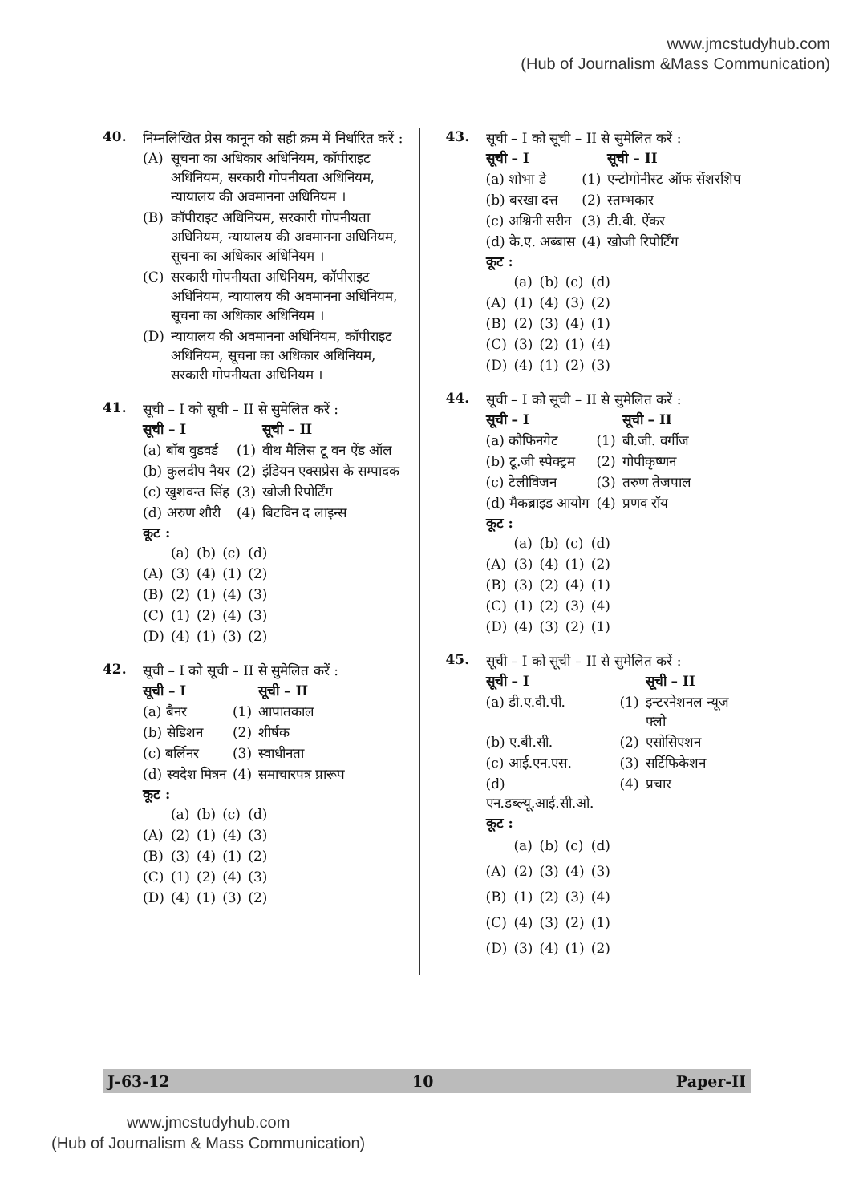www.jmcstudyhub.com
(Hub of Journalism &Mass Communication)
40.
निम्नलिखित प्रेस कानून को सही क्रम में निर्धारित करें :
| (A) | सूचना का अधिकार अधिनियम, कॉपीराइट अधिनियम, सरकारी गोपनीयता अधिनियम, न्यायालय की अवमानना अधिनियम । |
| (B) | कॉपीराइट अधिनियम, सरकारी गोपनीयता अधिनियम, न्यायालय की अवमानना अधिनियम, सूचना का अधिकार अधिनियम । |
| (C) | सरकारी गोपनीयता अधिनियम, कॉपीराइट अधिनियम, न्यायालय की अवमानना अधिनियम, सूचना का अधिकार अधिनियम । |
| (D) | न्यायालय की अवमानना अधिनियम, कॉपीराइट अधिनियम, सूचना का अधिकार अधिनियम, सरकारी गोपनीयता अधिनियम । |
41.
सूची – I को सूची – II से सुमेलित करें :
| सूची – I | | सूची – II |
| --- | --- | --- |
| (a) बॉब वुडवर्ड | (1) | वीथ मैलिस टू वन ऐंड ऑल |
| (b) कुलदीप नैयर | (2) | इंडियन एक्सप्रेस के सम्पादक |
| (c) खुशवन्त सिंह | (3) | खोजी रिपोर्टिंग |
| (d) अरुण शौरी | (4) | बिटविन द लाइन्स |
कूट :
| | (a) | (b) | (c) | (d) |
| (A) | (3) | (4) | (1) | (2) |
| (B) | (2) | (1) | (4) | (3) |
| (C) | (1) | (2) | (4) | (3) |
| (D) | (4) | (1) | (3) | (2) |
42.
सूची – I को सूची – II से सुमेलित करें :
| सूची – I | | सूची – II |
| --- | --- | --- |
| (a) बैनर | (1) | आपातकाल |
| (b) सेडिशन | (2) | शीर्षक |
| (c) बर्लिनर | (3) | स्वाधीनता |
| (d) स्वदेश मित्रन | (4) | समाचारपत्र प्रारूप |
कूट :
| | (a) | (b) | (c) | (d) |
| (A) | (2) | (1) | (4) | (3) |
| (B) | (3) | (4) | (1) | (2) |
| (C) | (1) | (2) | (4) | (3) |
| (D) | (4) | (1) | (3) | (2) |
43.
सूची – I को सूची – II से सुमेलित करें :
| सूची – I | | सूची – II |
| --- | --- | --- |
| (a) शोभा डे | (1) | एन्टोगोनीस्ट ऑफ सेंशरशिप |
| (b) बरखा दत्त | (2) | स्तम्भकार |
| (c) अश्विनी सरीन | (3) | टी.वी. ऐंकर |
| (d) के.ए. अब्बास | (4) | खोजी रिपोर्टिंग |
कूट :
| | (a) | (b) | (c) | (d) |
| (A) | (1) | (4) | (3) | (2) |
| (B) | (2) | (3) | (4) | (1) |
| (C) | (3) | (2) | (1) | (4) |
| (D) | (4) | (1) | (2) | (3) |
44.
सूची – I को सूची – II से सुमेलित करें :
| सूची – I | | सूची – II |
| --- | --- | --- |
| (a) कौफिनगेट | (1) | बी.जी. वर्गीज |
| (b) टू.जी स्पेक्ट्रम | (2) | गोपीकृष्णन |
| (c) टेलीविजन | (3) | तरुण तेजपाल |
| (d) मैकब्राइड आयोग | (4) | प्रणव रॉय |
कूट :
| | (a) | (b) | (c) | (d) |
| (A) | (3) | (4) | (1) | (2) |
| (B) | (3) | (2) | (4) | (1) |
| (C) | (1) | (2) | (3) | (4) |
| (D) | (4) | (3) | (2) | (1) |
45.
सूची – I को सूची – II से सुमेलित करें :
| सूची – I | | सूची – II |
| --- | --- | --- |
| (a) डी.ए.वी.पी. | (1) | इन्टरनेशनल न्यूज फ्लो |
| (b) ए.बी.सी. | (2) | एसोसिएशन |
| (c) आई.एन.एस. | (3) | सर्टिफिकेशन |
| (d) एन.डब्ल्यू.आई.सी.ओ. | (4) | प्रचार |
कूट :
| | (a) | (b) | (c) | (d) |
| (A) | (2) | (3) | (4) | (3) |
| (B) | (1) | (2) | (3) | (4) |
| (C) | (4) | (3) | (2) | (1) |
| (D) | (3) | (4) | (1) | (2) |
J-63-12 10 Paper-II
www.jmcstudyhub.com
(Hub of Journalism & Mass Communication)